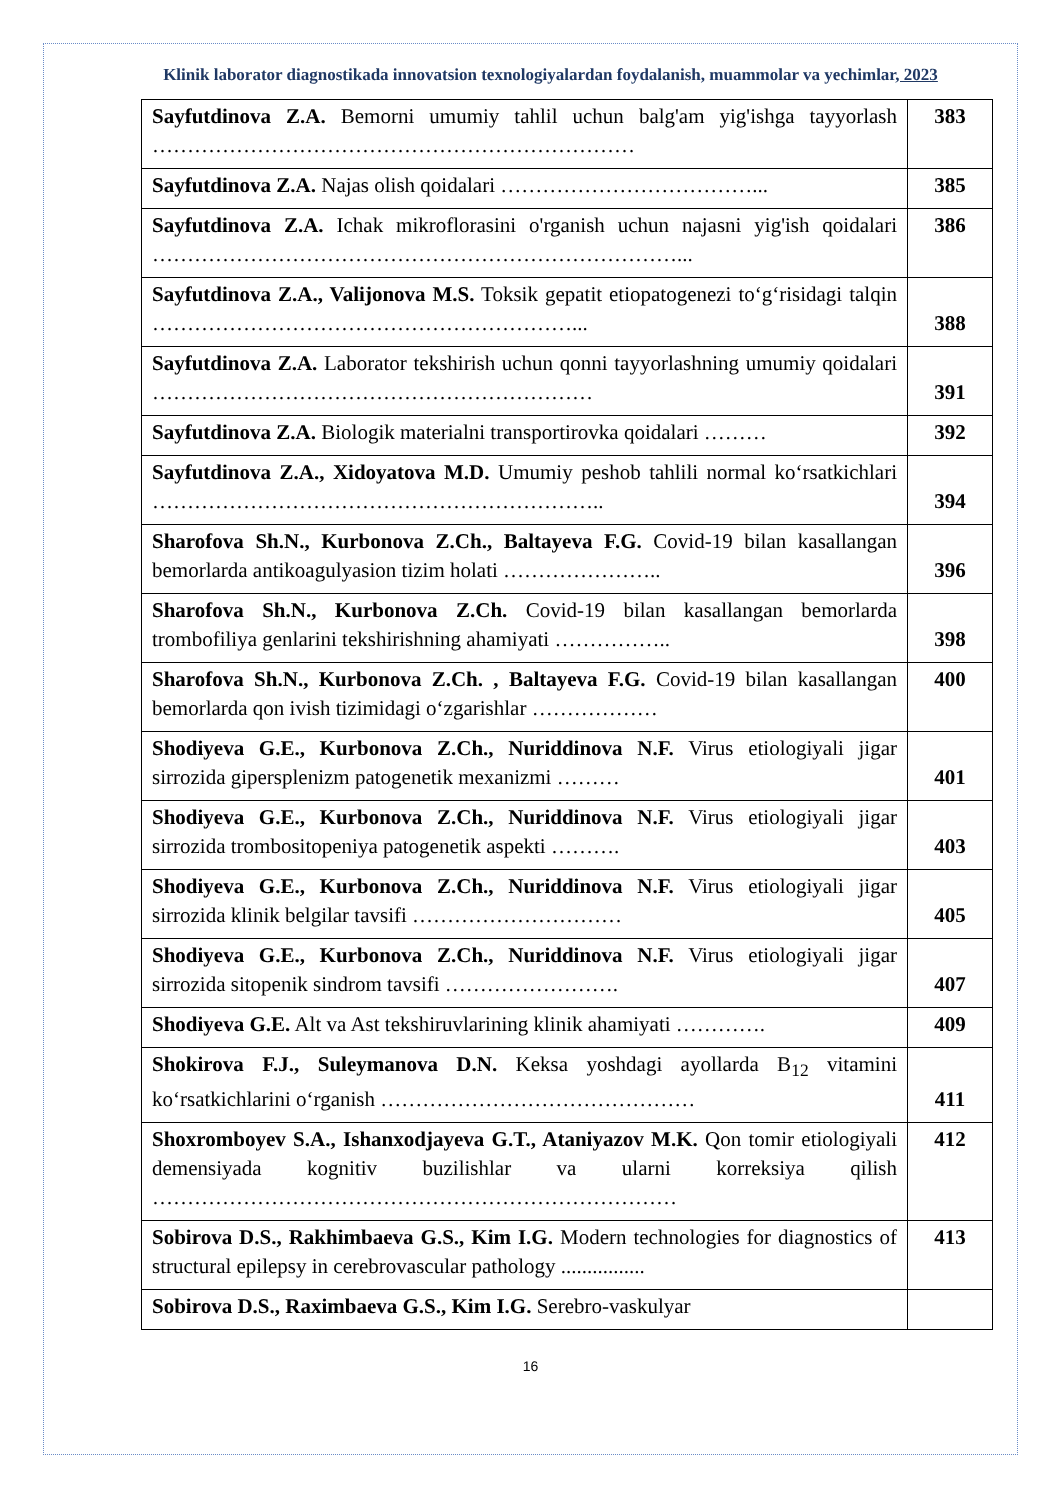Klinik laborator diagnostikada innovatsion texnologiyalardan foydalanish, muammolar va yechimlar, 2023
| Sayfutdinova Z.A. Bemorni umumiy tahlil uchun balg'am yig'ishga tayyorlash …………………………………………………………… | 383 |
| Sayfutdinova Z.A. Najas olish qoidalari ………………………………... | 385 |
| Sayfutdinova Z.A. Ichak mikroflorasini o'rganish uchun najasni yig'ish qoidalari …………………………………………………………………... | 386 |
| Sayfutdinova Z.A., Valijonova M.S. Toksik gepatit etiopatogenezi to‘g‘risidagi talqin ……………………………………………………... | 388 |
| Sayfutdinova Z.A. Laborator tekshirish uchun qonni tayyorlashning umumiy qoidalari ……………………………………………………… | 391 |
| Sayfutdinova Z.A. Biologik materialni transportirovka qoidalari ……… | 392 |
| Sayfutdinova Z.A., Xidoyatova M.D. Umumiy peshob tahlili normal ko‘rsatkichlari ……………………………………………………….. | 394 |
| Sharofova Sh.N., Kurbonova Z.Ch., Baltayeva F.G. Covid-19 bilan kasallangan bemorlarda antikoagulyasion tizim holati ………………….. | 396 |
| Sharofova Sh.N., Kurbonova Z.Ch. Covid-19 bilan kasallangan bemorlarda trombofiliya genlarini tekshirishning ahamiyati …………….. | 398 |
| Sharofova Sh.N., Kurbonova Z.Ch. , Baltayeva F.G. Covid-19 bilan kasallangan bemorlarda qon ivish tizimidagi o‘zgarishlar ……………… | 400 |
| Shodiyeva G.E., Kurbonova Z.Ch., Nuriddinova N.F. Virus etiologiyali jigar sirrozida gipersplenizm patogenetik mexanizmi ……… | 401 |
| Shodiyeva G.E., Kurbonova Z.Ch., Nuriddinova N.F. Virus etiologiyali jigar sirrozida trombositopeniya patogenetik aspekti ………. | 403 |
| Shodiyeva G.E., Kurbonova Z.Ch., Nuriddinova N.F. Virus etiologiyali jigar sirrozida klinik belgilar tavsifi ………………………… | 405 |
| Shodiyeva G.E., Kurbonova Z.Ch., Nuriddinova N.F. Virus etiologiyali jigar sirrozida sitopenik sindrom tavsifi ……………………. | 407 |
| Shodiyeva G.E. Alt va Ast tekshiruvlarining klinik ahamiyati …………. | 409 |
| Shokirova F.J., Suleymanova D.N. Keksa yoshdagi ayollarda B<sub>12</sub> vitamini ko‘rsatkichlarini o‘rganish ……………………………………… | 411 |
| Shoxromboyev S.A., Ishanxodjayeva G.T., Ataniyazov M.K. Qon tomir etiologiyali demensiyada kognitiv buzilishlar va ularni korreksiya qilish ………………………………………………………………… | 412 |
| Sobirova D.S., Rakhimbaeva G.S., Kim I.G. Modern technologies for diagnostics of structural epilepsy in cerebrovascular pathology ................ | 413 |
| Sobirova D.S., Raximbaeva G.S., Kim I.G. Serebro-vaskulyar | |
16